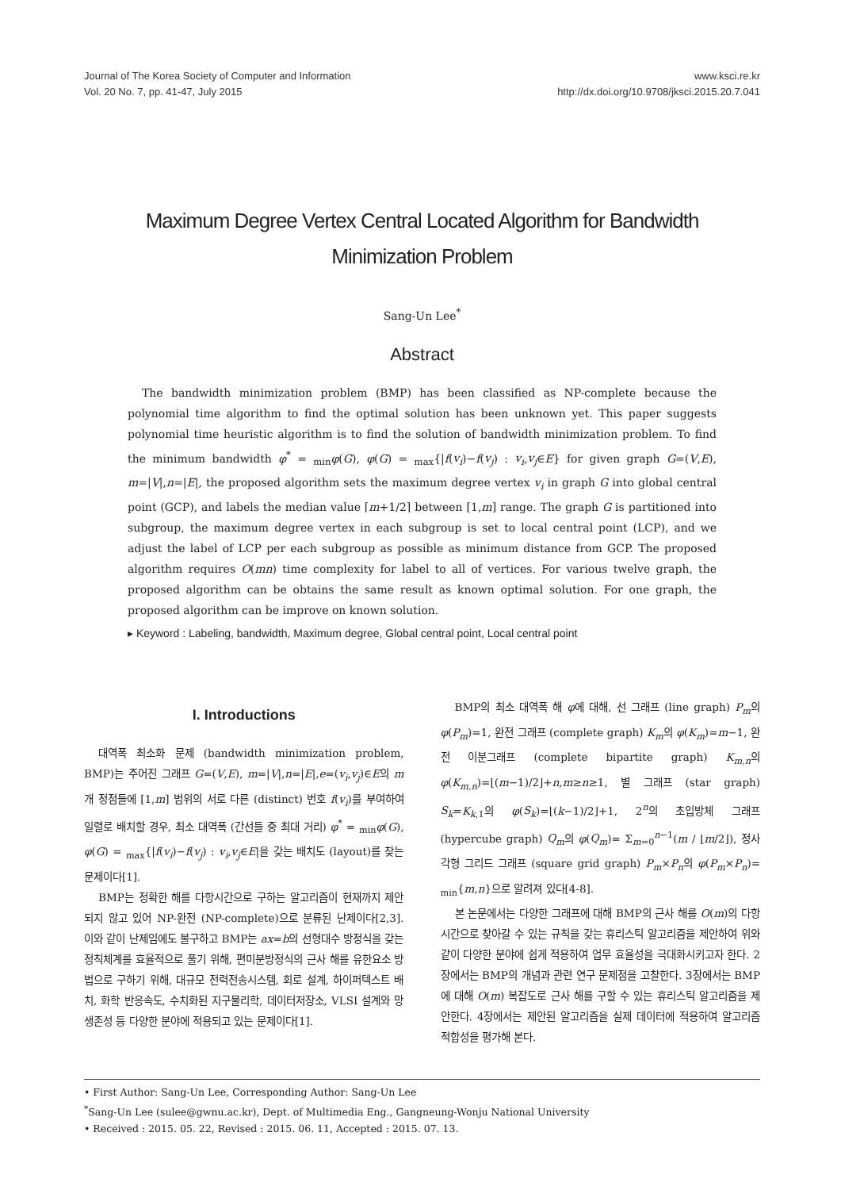Journal of The Korea Society of Computer and Information
Vol. 20 No. 7, pp. 41-47, July 2015
www.ksci.re.kr
http://dx.doi.org/10.9708/jksci.2015.20.7.041
Maximum Degree Vertex Central Located Algorithm for Bandwidth Minimization Problem
Sang-Un Lee<sup>*</sup>
Abstract
The bandwidth minimization problem (BMP) has been classified as NP-complete because the polynomial time algorithm to find the optimal solution has been unknown yet. This paper suggests polynomial time heuristic algorithm is to find the solution of bandwidth minimization problem. To find the minimum bandwidth φ<sup>*</sup> = <sub>min</sub>φ(G), φ(G) = <sub>max</sub>{|f(v<sub>i</sub>)−f(v<sub>j</sub>) : v<sub>i</sub>,v<sub>j</sub>∈E} for given graph G=(V,E), m=|V|,n=|E|, the proposed algorithm sets the maximum degree vertex v<sub>i</sub> in graph G into global central point (GCP), and labels the median value ⌈m+1/2⌉ between [1,m] range. The graph G is partitioned into subgroup, the maximum degree vertex in each subgroup is set to local central point (LCP), and we adjust the label of LCP per each subgroup as possible as minimum distance from GCP. The proposed algorithm requires O(mn) time complexity for label to all of vertices. For various twelve graph, the proposed algorithm can be obtains the same result as known optimal solution. For one graph, the proposed algorithm can be improve on known solution.
▸ Keyword : Labeling, bandwidth, Maximum degree, Global central point, Local central point
I. Introductions
대역폭 최소화 문제 (bandwidth minimization problem, BMP)는 주어진 그래프 G=(V,E), m=|V|,n=|E|,e=(v<sub>i</sub>,v<sub>j</sub>)∈E의 m개 정점들에 [1,m] 범위의 서로 다른 (distinct) 번호 f(v<sub>i</sub>)를 부여하여 일렬로 배치할 경우, 최소 대역폭 (간선들 중 최대 거리) φ<sup>*</sup> = <sub>min</sub>φ(G), φ(G) = <sub>max</sub>{|f(v<sub>i</sub>)−f(v<sub>j</sub>) : v<sub>i</sub>,v<sub>j</sub>∈E|을 갖는 배치도 (layout)를 찾는 문제이다[1].
BMP는 정확한 해를 다항시간으로 구하는 알고리즘이 현재까지 제안되지 않고 있어 NP-완전 (NP-complete)으로 분류된 난제이다[2,3]. 이와 같이 난제임에도 불구하고 BMP는 ax=b의 선형대수 방정식을 갖는 정칙체계를 효율적으로 풀기 위해, 편미분방정식의 근사 해를 유한요소 방법으로 구하기 위해, 대규모 전력전송시스템, 회로 설계, 하이퍼텍스트 배치, 화학 반응속도, 수치화된 지구물리학, 데이터저장소, VLSI 설계와 망 생존성 등 다양한 분야에 적용되고 있는 문제이다[1].
BMP의 최소 대역폭 해 φ에 대해, 선 그래프 (line graph) P<sub>m</sub>의 φ(P<sub>m</sub>)=1, 완전 그래프 (complete graph) K<sub>m</sub>의 φ(K<sub>m</sub>)=m−1, 완전 이분그래프 (complete bipartite graph) K<sub>m,n</sub>의 φ(K<sub>m,n</sub>)=⌊(m−1)/2⌋+n,m≥n≥1, 별 그래프 (star graph) S<sub>k</sub>=K<sub>k,1</sub>의 φ(S<sub>k</sub>)=⌊(k−1)/2⌋+1, 2<sup>n</sup>의 초입방체 그래프 (hypercube graph) Q<sub>m</sub>의 φ(Q<sub>m</sub>)= Σ<sub>m=0</sub><sup>n−1</sup>(m / ⌊m/2⌋), 정사각형 그리드 그래프 (square grid graph) P<sub>m</sub>×P<sub>n</sub>의 φ(P<sub>m</sub>×P<sub>n</sub>)= <sub>min</sub>{m,n}으로 알려져 있다[4-8].
본 논문에서는 다양한 그래프에 대해 BMP의 근사 해를 O(m)의 다항시간으로 찾아갈 수 있는 규칙을 갖는 휴리스틱 알고리즘을 제안하여 위와 같이 다양한 분야에 쉽게 적용하여 업무 효율성을 극대화시키고자 한다. 2장에서는 BMP의 개념과 관련 연구 문제점을 고찰한다. 3장에서는 BMP에 대해 O(m) 복잡도로 근사 해를 구할 수 있는 휴리스틱 알고리즘을 제안한다. 4장에서는 제안된 알고리즘을 실제 데이터에 적용하여 알고리즘 적합성을 평가해 본다.
• First Author: Sang-Un Lee, Corresponding Author: Sang-Un Lee
<sup>*</sup> Sang-Un Lee (sulee@gwnu.ac.kr), Dept. of Multimedia Eng., Gangneung-Wonju National University
• Received : 2015. 05. 22, Revised : 2015. 06. 11, Accepted : 2015. 07. 13.